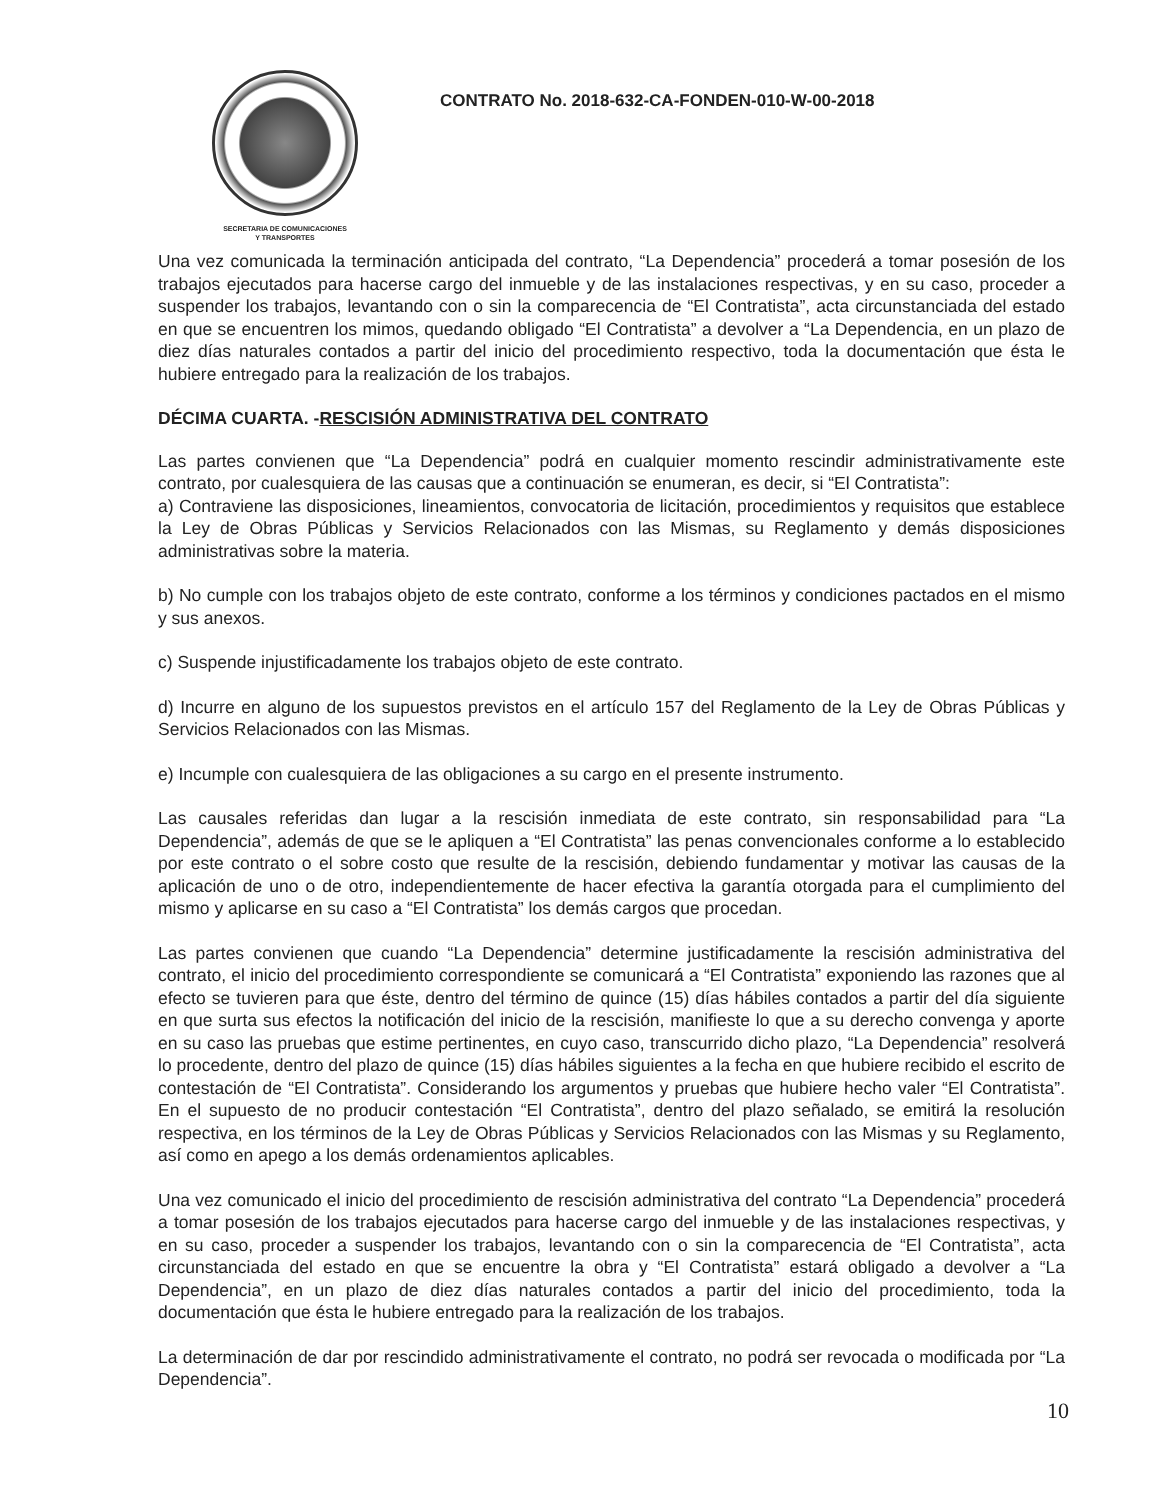SECRETARIA DE COMUNICACIONES
Y TRANSPORTES
CONTRATO No. 2018-632-CA-FONDEN-010-W-00-2018
Una vez comunicada la terminación anticipada del contrato, “La Dependencia” procederá a tomar posesión de los trabajos ejecutados para hacerse cargo del inmueble y de las instalaciones respectivas, y en su caso, proceder a suspender los trabajos, levantando con o sin la comparecencia de “El Contratista”, acta circunstanciada del estado en que se encuentren los mimos, quedando obligado “El Contratista” a devolver a “La Dependencia, en un plazo de diez días naturales contados a partir del inicio del procedimiento respectivo, toda la documentación que ésta le hubiere entregado para la realización de los trabajos.
DÉCIMA CUARTA. -RESCISIÓN ADMINISTRATIVA DEL CONTRATO
Las partes convienen que “La Dependencia” podrá en cualquier momento rescindir administrativamente este contrato, por cualesquiera de las causas que a continuación se enumeran, es decir, si “El Contratista”:
a) Contraviene las disposiciones, lineamientos, convocatoria de licitación, procedimientos y requisitos que establece la Ley de Obras Públicas y Servicios Relacionados con las Mismas, su Reglamento y demás disposiciones administrativas sobre la materia.
b) No cumple con los trabajos objeto de este contrato, conforme a los términos y condiciones pactados en el mismo y sus anexos.
c) Suspende injustificadamente los trabajos objeto de este contrato.
d) Incurre en alguno de los supuestos previstos en el artículo 157 del Reglamento de la Ley de Obras Públicas y Servicios Relacionados con las Mismas.
e) Incumple con cualesquiera de las obligaciones a su cargo en el presente instrumento.
Las causales referidas dan lugar a la rescisión inmediata de este contrato, sin responsabilidad para “La Dependencia”, además de que se le apliquen a “El Contratista” las penas convencionales conforme a lo establecido por este contrato o el sobre costo que resulte de la rescisión, debiendo fundamentar y motivar las causas de la aplicación de uno o de otro, independientemente de hacer efectiva la garantía otorgada para el cumplimiento del mismo y aplicarse en su caso a “El Contratista” los demás cargos que procedan.
Las partes convienen que cuando “La Dependencia” determine justificadamente la rescisión administrativa del contrato, el inicio del procedimiento correspondiente se comunicará a “El Contratista” exponiendo las razones que al efecto se tuvieren para que éste, dentro del término de quince (15) días hábiles contados a partir del día siguiente en que surta sus efectos la notificación del inicio de la rescisión, manifieste lo que a su derecho convenga y aporte en su caso las pruebas que estime pertinentes, en cuyo caso, transcurrido dicho plazo, “La Dependencia” resolverá lo procedente, dentro del plazo de quince (15) días hábiles siguientes a la fecha en que hubiere recibido el escrito de contestación de “El Contratista”. Considerando los argumentos y pruebas que hubiere hecho valer “El Contratista”. En el supuesto de no producir contestación “El Contratista”, dentro del plazo señalado, se emitirá la resolución respectiva, en los términos de la Ley de Obras Públicas y Servicios Relacionados con las Mismas y su Reglamento, así como en apego a los demás ordenamientos aplicables.
Una vez comunicado el inicio del procedimiento de rescisión administrativa del contrato “La Dependencia” procederá a tomar posesión de los trabajos ejecutados para hacerse cargo del inmueble y de las instalaciones respectivas, y en su caso, proceder a suspender los trabajos, levantando con o sin la comparecencia de “El Contratista”, acta circunstanciada del estado en que se encuentre la obra y “El Contratista” estará obligado a devolver a “La Dependencia”, en un plazo de diez días naturales contados a partir del inicio del procedimiento, toda la documentación que ésta le hubiere entregado para la realización de los trabajos.
La determinación de dar por rescindido administrativamente el contrato, no podrá ser revocada o modificada por “La Dependencia”.
10